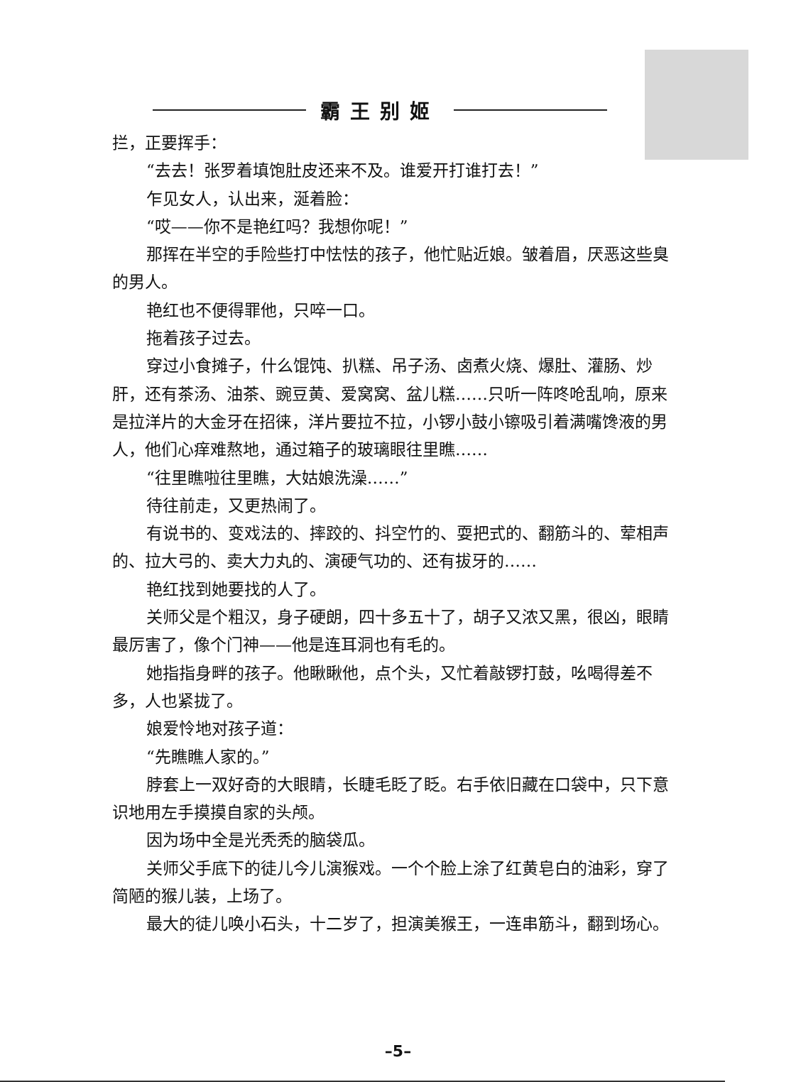霸王别姬
拦，正要挥手：
“去去！张罗着填饱肚皮还来不及。谁爱开打谁打去！”
乍见女人，认出来，涎着脸：
“哎——你不是艳红吗？我想你呢！”
那挥在半空的手险些打中怯怯的孩子，他忙贴近娘。皱着眉，厌恶这些臭的男人。
艳红也不便得罪他，只啐一口。
拖着孩子过去。
穿过小食摊子，什么馄饨、扒糕、吊子汤、卤煮火烧、爆肚、灌肠、炒肝，还有茶汤、油茶、豌豆黄、爱窝窝、盆儿糕……只听一阵咚呛乱响，原来是拉洋片的大金牙在招徕，洋片要拉不拉，小锣小鼓小镲吸引着满嘴馋液的男人，他们心痒难熬地，通过箱子的玻璃眼往里瞧……
“往里瞧啦往里瞧，大姑娘洗澡……”
待往前走，又更热闹了。
有说书的、变戏法的、摔跤的、抖空竹的、耍把式的、翻筋斗的、荤相声的、拉大弓的、卖大力丸的、演硬气功的、还有拔牙的……
艳红找到她要找的人了。
关师父是个粗汉，身子硬朗，四十多五十了，胡子又浓又黑，很凶，眼睛最厉害了，像个门神——他是连耳洞也有毛的。
她指指身畔的孩子。他瞅瞅他，点个头，又忙着敲锣打鼓，吆喝得差不多，人也紧拢了。
娘爱怜地对孩子道：
“先瞧瞧人家的。”
脖套上一双好奇的大眼睛，长睫毛眨了眨。右手依旧藏在口袋中，只下意识地用左手摸摸自家的头颅。
因为场中全是光秃秃的脑袋瓜。
关师父手底下的徒儿今儿演猴戏。一个个脸上涂了红黄皂白的油彩，穿了简陋的猴儿装，上场了。
最大的徒儿唤小石头，十二岁了，担演美猴王，一连串筋斗，翻到场心。
–5–